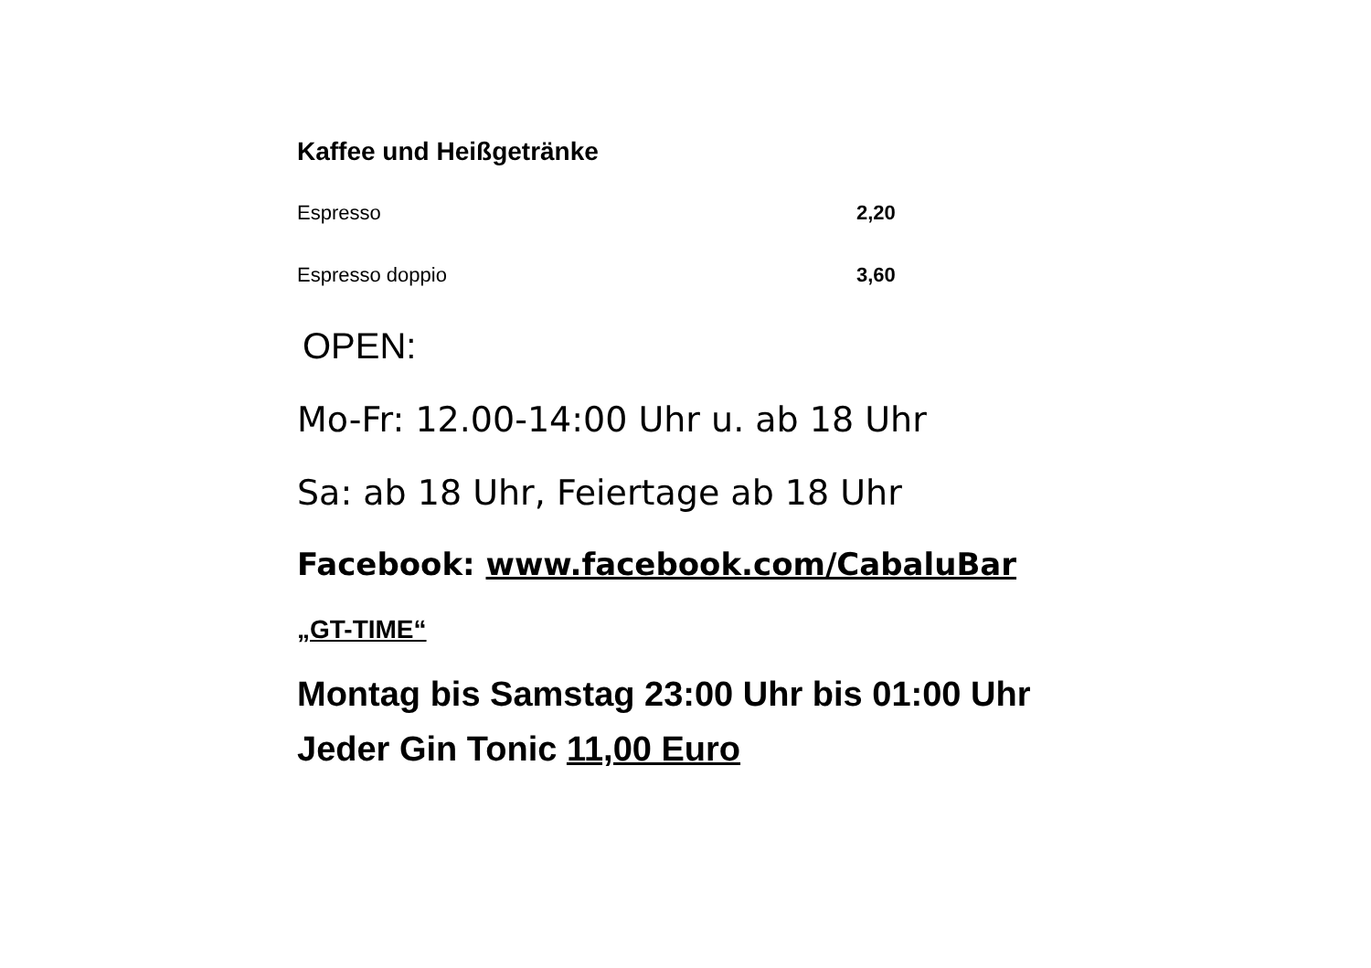Kaffee und Heißgetränke
Espresso 2,20
Espresso doppio 3,60
OPEN:
Mo-Fr: 12.00-14:00 Uhr u. ab 18 Uhr
Sa: ab 18 Uhr, Feiertage ab 18 Uhr
Facebook: www.facebook.com/CabaluBar
„GT-TIME“
Montag bis Samstag 23:00 Uhr bis 01:00 Uhr
Jeder Gin Tonic 11,00 Euro